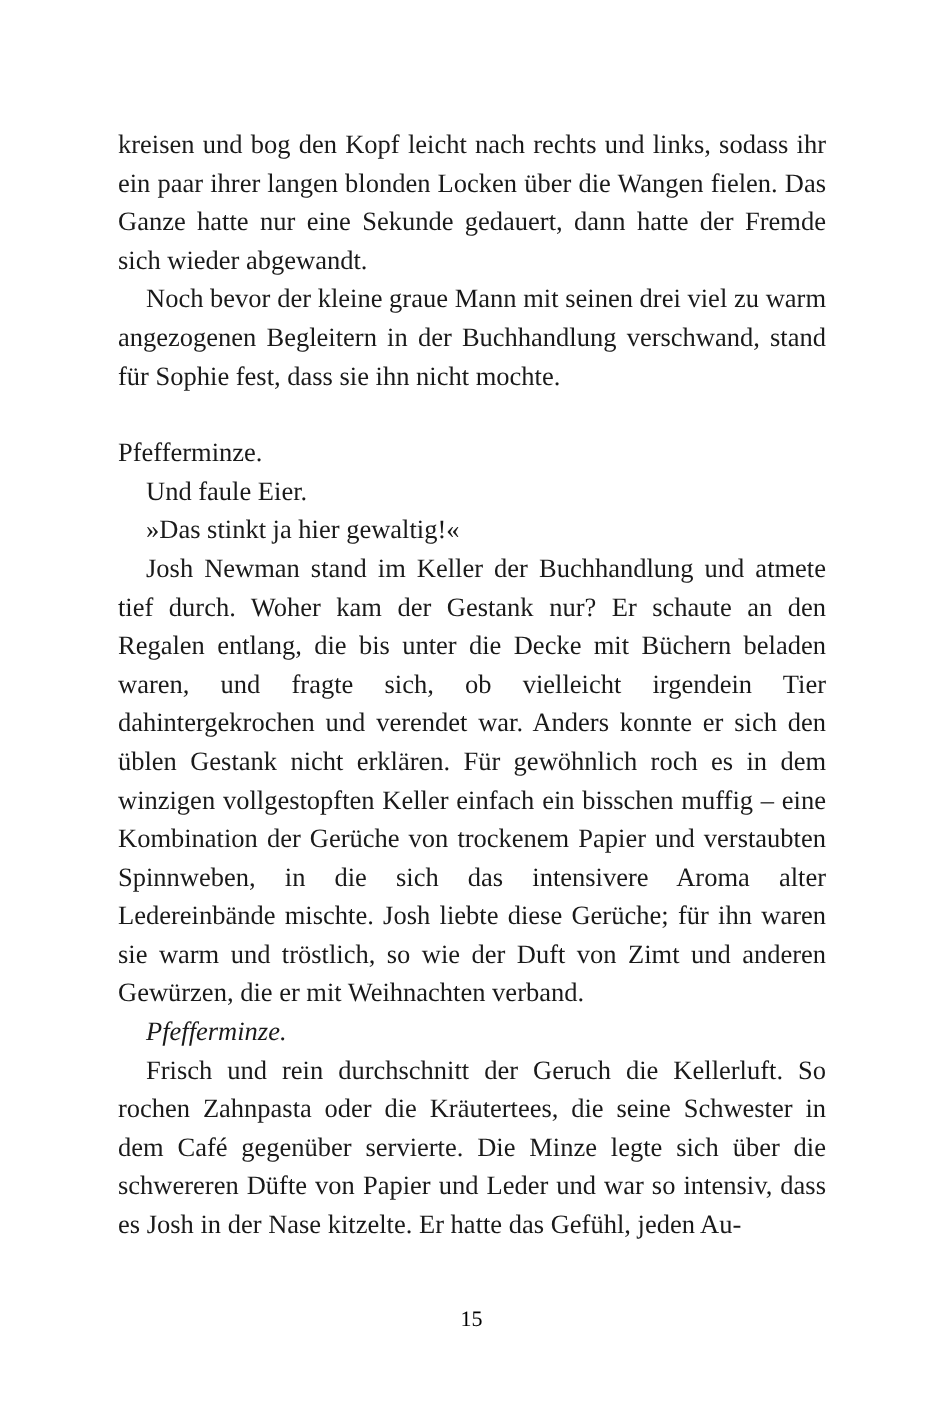kreisen und bog den Kopf leicht nach rechts und links, sodass ihr ein paar ihrer langen blonden Locken über die Wangen fielen. Das Ganze hatte nur eine Sekunde gedauert, dann hatte der Fremde sich wieder abgewandt.
Noch bevor der kleine graue Mann mit seinen drei viel zu warm angezogenen Begleitern in der Buchhandlung verschwand, stand für Sophie fest, dass sie ihn nicht mochte.
Pfefferminze.
Und faule Eier.
»Das stinkt ja hier gewaltig!«
Josh Newman stand im Keller der Buchhandlung und atmete tief durch. Woher kam der Gestank nur? Er schaute an den Regalen entlang, die bis unter die Decke mit Büchern beladen waren, und fragte sich, ob vielleicht irgendein Tier dahintergekrochen und verendet war. Anders konnte er sich den üblen Gestank nicht erklären. Für gewöhnlich roch es in dem winzigen vollgestopften Keller einfach ein bisschen muffig – eine Kombination der Gerüche von trockenem Papier und verstaubten Spinnweben, in die sich das intensivere Aroma alter Ledereinbände mischte. Josh liebte diese Gerüche; für ihn waren sie warm und tröstlich, so wie der Duft von Zimt und anderen Gewürzen, die er mit Weihnachten verband.
Pfefferminze.
Frisch und rein durchschnitt der Geruch die Kellerluft. So rochen Zahnpasta oder die Kräutertees, die seine Schwester in dem Café gegenüber servierte. Die Minze legte sich über die schwereren Düfte von Papier und Leder und war so intensiv, dass es Josh in der Nase kitzelte. Er hatte das Gefühl, jeden Au-
15